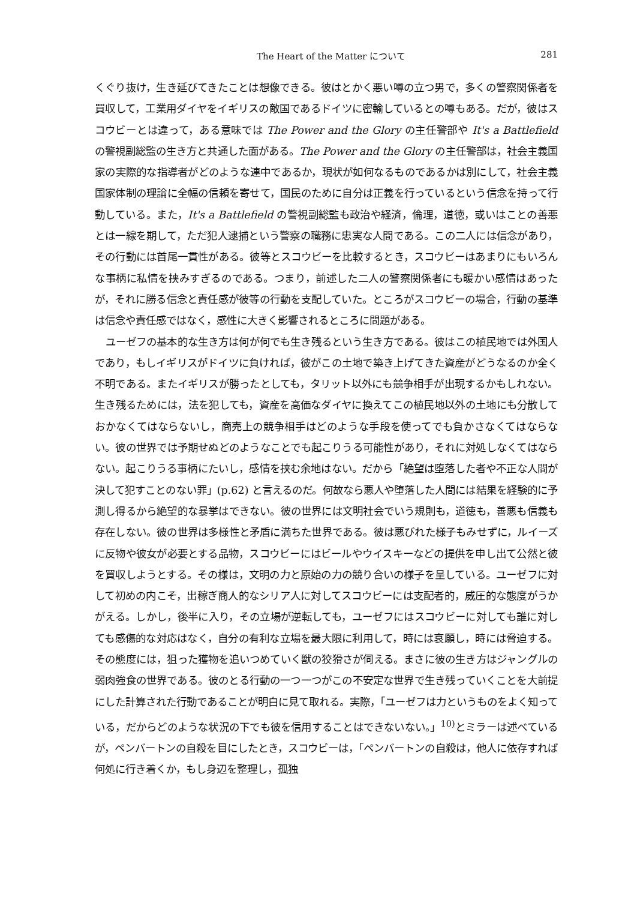The Heart of the Matter について 281
くぐり抜け，生き延びてきたことは想像できる。彼はとかく悪い噂の立つ男で，多くの警察関係者を買収して，工業用ダイヤをイギリスの敵国であるドイツに密輸しているとの噂もある。だが，彼はスコウビーとは違って，ある意味では The Power and the Glory の主任警部や It's a Battlefield の警視副総監の生き方と共通した面がある。The Power and the Glory の主任警部は，社会主義国家の実際的な指導者がどのような連中であるか，現状が如何なるものであるかは別にして，社会主義国家体制の理論に全幅の信頼を寄せて，国民のために自分は正義を行っているという信念を持って行動している。また，It's a Battlefield の警視副総監も政治や経済，倫理，道徳，或いはことの善悪とは一線を期して，ただ犯人逮捕という警察の職務に忠実な人間である。この二人には信念があり，その行動には首尾一貫性がある。彼等とスコウビーを比較するとき，スコウビーはあまりにもいろんな事柄に私情を挟みすぎるのである。つまり，前述した二人の警察関係者にも暖かい感情はあったが，それに勝る信念と責任感が彼等の行動を支配していた。ところがスコウビーの場合，行動の基準は信念や責任感ではなく，感性に大きく影響されるところに問題がある。
ユーゼフの基本的な生き方は何が何でも生き残るという生き方である。彼はこの植民地では外国人であり，もしイギリスがドイツに負ければ，彼がこの土地で築き上げてきた資産がどうなるのか全く不明である。またイギリスが勝ったとしても，タリット以外にも競争相手が出現するかもしれない。生き残るためには，法を犯しても，資産を高価なダイヤに換えてこの植民地以外の土地にも分散しておかなくてはならないし，商売上の競争相手はどのような手段を使ってでも負かさなくてはならない。彼の世界では予期せぬどのようなことでも起こりうる可能性があり，それに対処しなくてはならない。起こりうる事柄にたいし，感情を挟む余地はない。だから「絶望は堕落した者や不正な人間が決して犯すことのない罪」(p.62) と言えるのだ。何故なら悪人や堕落した人間には結果を経験的に予測し得るから絶望的な暴挙はできない。彼の世界には文明社会でいう規則も，道徳も，善悪も信義も存在しない。彼の世界は多様性と矛盾に満ちた世界である。彼は悪びれた様子もみせずに，ルイーズに反物や彼女が必要とする品物，スコウビーにはビールやウイスキーなどの提供を申し出て公然と彼を買収しようとする。その様は，文明の力と原始の力の競り合いの様子を呈している。ユーゼフに対して初めの内こそ，出稼ぎ商人的なシリア人に対してスコウビーには支配者的，威圧的な態度がうかがえる。しかし，後半に入り，その立場が逆転しても，ユーゼフにはスコウビーに対しても誰に対しても感傷的な対応はなく，自分の有利な立場を最大限に利用して，時には哀願し，時には脅迫する。その態度には，狙った獲物を追いつめていく獣の狡猾さが伺える。まさに彼の生き方はジャングルの弱肉強食の世界である。彼のとる行動の一つ一つがこの不安定な世界で生き残っていくことを大前提にした計算された行動であることが明白に見て取れる。実際，「ユーゼフは力というものをよく知っている，だからどのような状況の下でも彼を信用することはできないない。」<sup>10)</sup>とミラーは述べているが，ペンバートンの自殺を目にしたとき，スコウビーは，「ペンバートンの自殺は，他人に依存すれば何処に行き着くか，もし身辺を整理し，孤独